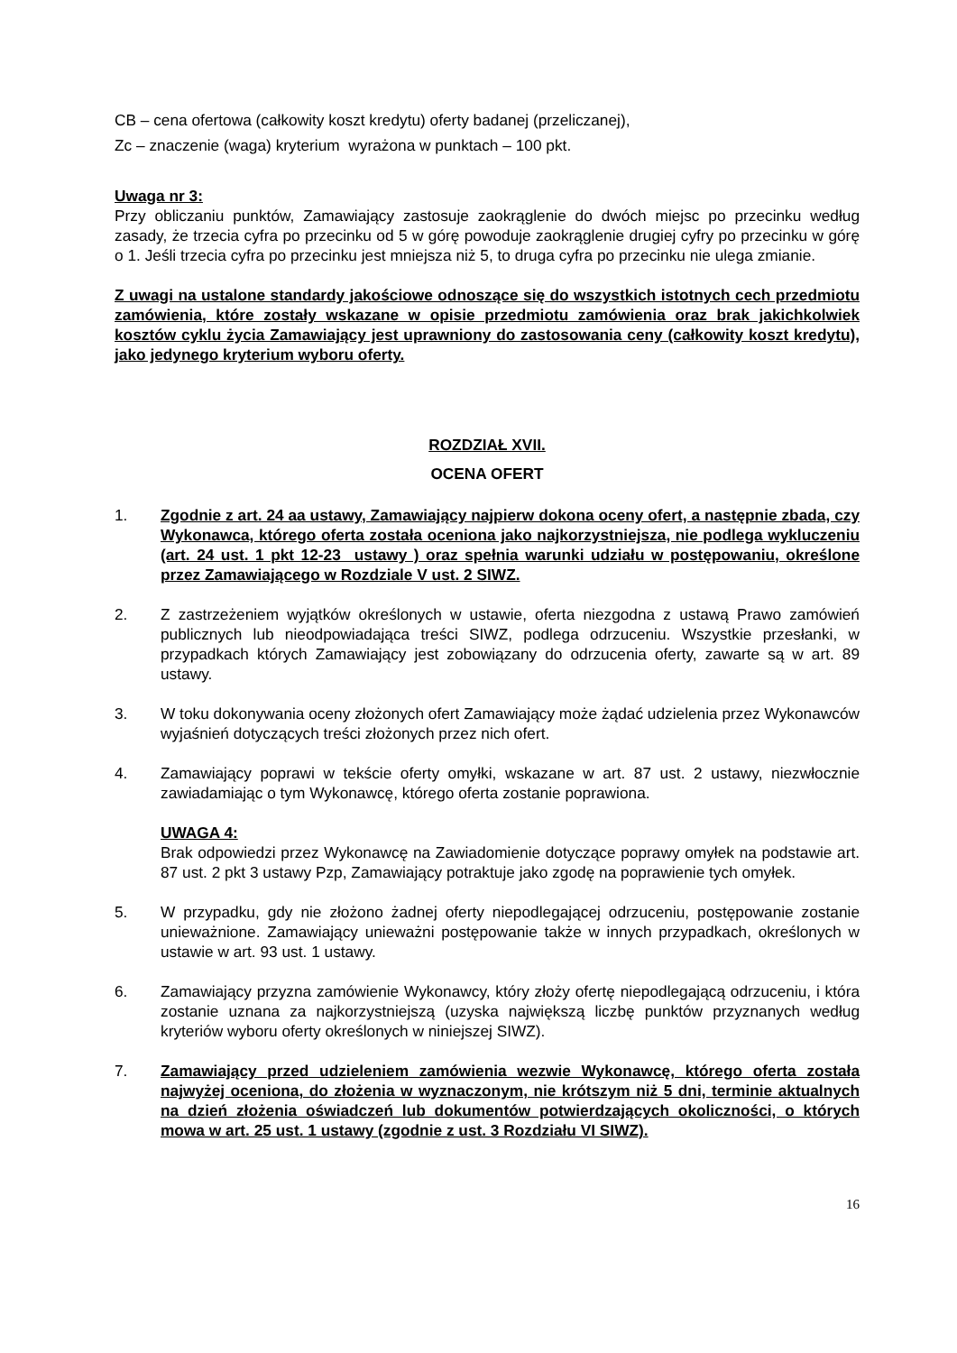CB – cena ofertowa (całkowity koszt kredytu) oferty badanej (przeliczanej),
Zc – znaczenie (waga) kryterium wyrażona w punktach – 100 pkt.
Uwaga nr 3:
Przy obliczaniu punktów, Zamawiający zastosuje zaokrąglenie do dwóch miejsc po przecinku według zasady, że trzecia cyfra po przecinku od 5 w górę powoduje zaokrąglenie drugiej cyfry po przecinku w górę o 1. Jeśli trzecia cyfra po przecinku jest mniejsza niż 5, to druga cyfra po przecinku nie ulega zmianie.
Z uwagi na ustalone standardy jakościowe odnoszące się do wszystkich istotnych cech przedmiotu zamówienia, które zostały wskazane w opisie przedmiotu zamówienia oraz brak jakichkolwiek kosztów cyklu życia Zamawiający jest uprawniony do zastosowania ceny (całkowity koszt kredytu), jako jedynego kryterium wyboru oferty.
ROZDZIAŁ XVII.
OCENA OFERT
1. Zgodnie z art. 24 aa ustawy, Zamawiający najpierw dokona oceny ofert, a następnie zbada, czy Wykonawca, którego oferta została oceniona jako najkorzystniejsza, nie podlega wykluczeniu (art. 24 ust. 1 pkt 12-23 ustawy ) oraz spełnia warunki udziału w postępowaniu, określone przez Zamawiającego w Rozdziale V ust. 2 SIWZ.
2. Z zastrzeżeniem wyjątków określonych w ustawie, oferta niezgodna z ustawą Prawo zamówień publicznych lub nieodpowiadająca treści SIWZ, podlega odrzuceniu. Wszystkie przesłanki, w przypadkach których Zamawiający jest zobowiązany do odrzucenia oferty, zawarte są w art. 89 ustawy.
3. W toku dokonywania oceny złożonych ofert Zamawiający może żądać udzielenia przez Wykonawców wyjaśnień dotyczących treści złożonych przez nich ofert.
4. Zamawiający poprawi w tekście oferty omyłki, wskazane w art. 87 ust. 2 ustawy, niezwłocznie zawiadamiając o tym Wykonawcę, którego oferta zostanie poprawiona.
UWAGA 4:
Brak odpowiedzi przez Wykonawcę na Zawiadomienie dotyczące poprawy omyłek na podstawie art. 87 ust. 2 pkt 3 ustawy Pzp, Zamawiający potraktuje jako zgodę na poprawienie tych omyłek.
5. W przypadku, gdy nie złożono żadnej oferty niepodlegającej odrzuceniu, postępowanie zostanie unieważnione. Zamawiający unieważni postępowanie także w innych przypadkach, określonych w ustawie w art. 93 ust. 1 ustawy.
6. Zamawiający przyzna zamówienie Wykonawcy, który złoży ofertę niepodlegającą odrzuceniu, i która zostanie uznana za najkorzystniejszą (uzyska największą liczbę punktów przyznanych według kryteriów wyboru oferty określonych w niniejszej SIWZ).
7. Zamawiający przed udzieleniem zamówienia wezwie Wykonawcę, którego oferta została najwyżej oceniona, do złożenia w wyznaczonym, nie krótszym niż 5 dni, terminie aktualnych na dzień złożenia oświadczeń lub dokumentów potwierdzających okoliczności, o których mowa w art. 25 ust. 1 ustawy (zgodnie z ust. 3 Rozdziału VI SIWZ).
16